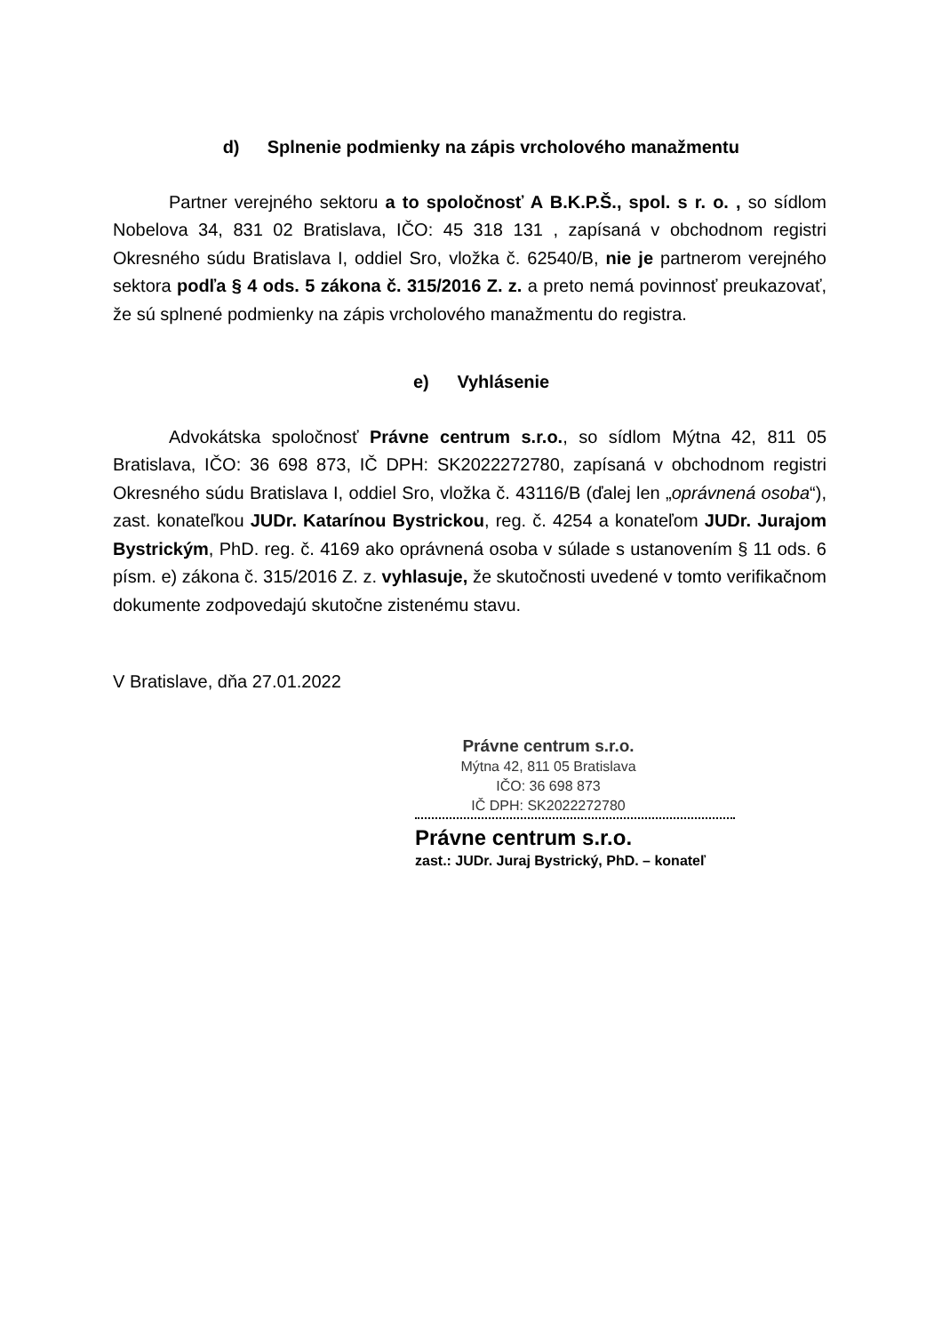d) Splnenie podmienky na zápis vrcholového manažmentu
Partner verejného sektoru a to spoločnosť A B.K.P.Š., spol. s r. o. , so sídlom Nobelova 34, 831 02 Bratislava, IČO: 45 318 131 , zapísaná v obchodnom registri Okresného súdu Bratislava I, oddiel Sro, vložka č. 62540/B, nie je partnerom verejného sektora podľa § 4 ods. 5 zákona č. 315/2016 Z. z. a preto nemá povinnosť preukazovať, že sú splnené podmienky na zápis vrcholového manažmentu do registra.
e) Vyhlásenie
Advokátska spoločnosť Právne centrum s.r.o., so sídlom Mýtna 42, 811 05 Bratislava, IČO: 36 698 873, IČ DPH: SK2022272780, zapísaná v obchodnom registri Okresného súdu Bratislava I, oddiel Sro, vložka č. 43116/B (ďalej len „oprávnená osoba“), zast. konateľkou JUDr. Katarínou Bystrickou, reg. č. 4254 a konateľom JUDr. Jurajom Bystrickým, PhD. reg. č. 4169 ako oprávnená osoba v súlade s ustanovením § 11 ods. 6 písm. e) zákona č. 315/2016 Z. z. vyhlasuje, že skutočnosti uvedené v tomto verifikačnom dokumente zodpovedajú skutočne zistenému stavu.
V Bratislave, dňa 27.01.2022
Právne centrum s.r.o.
Mýtna 42, 811 05 Bratislava
IČO: 36 698 873
IČ DPH: SK2022272780
Právne centrum s.r.o.
zast.: JUDr. Juraj Bystrický, PhD. – konateľ